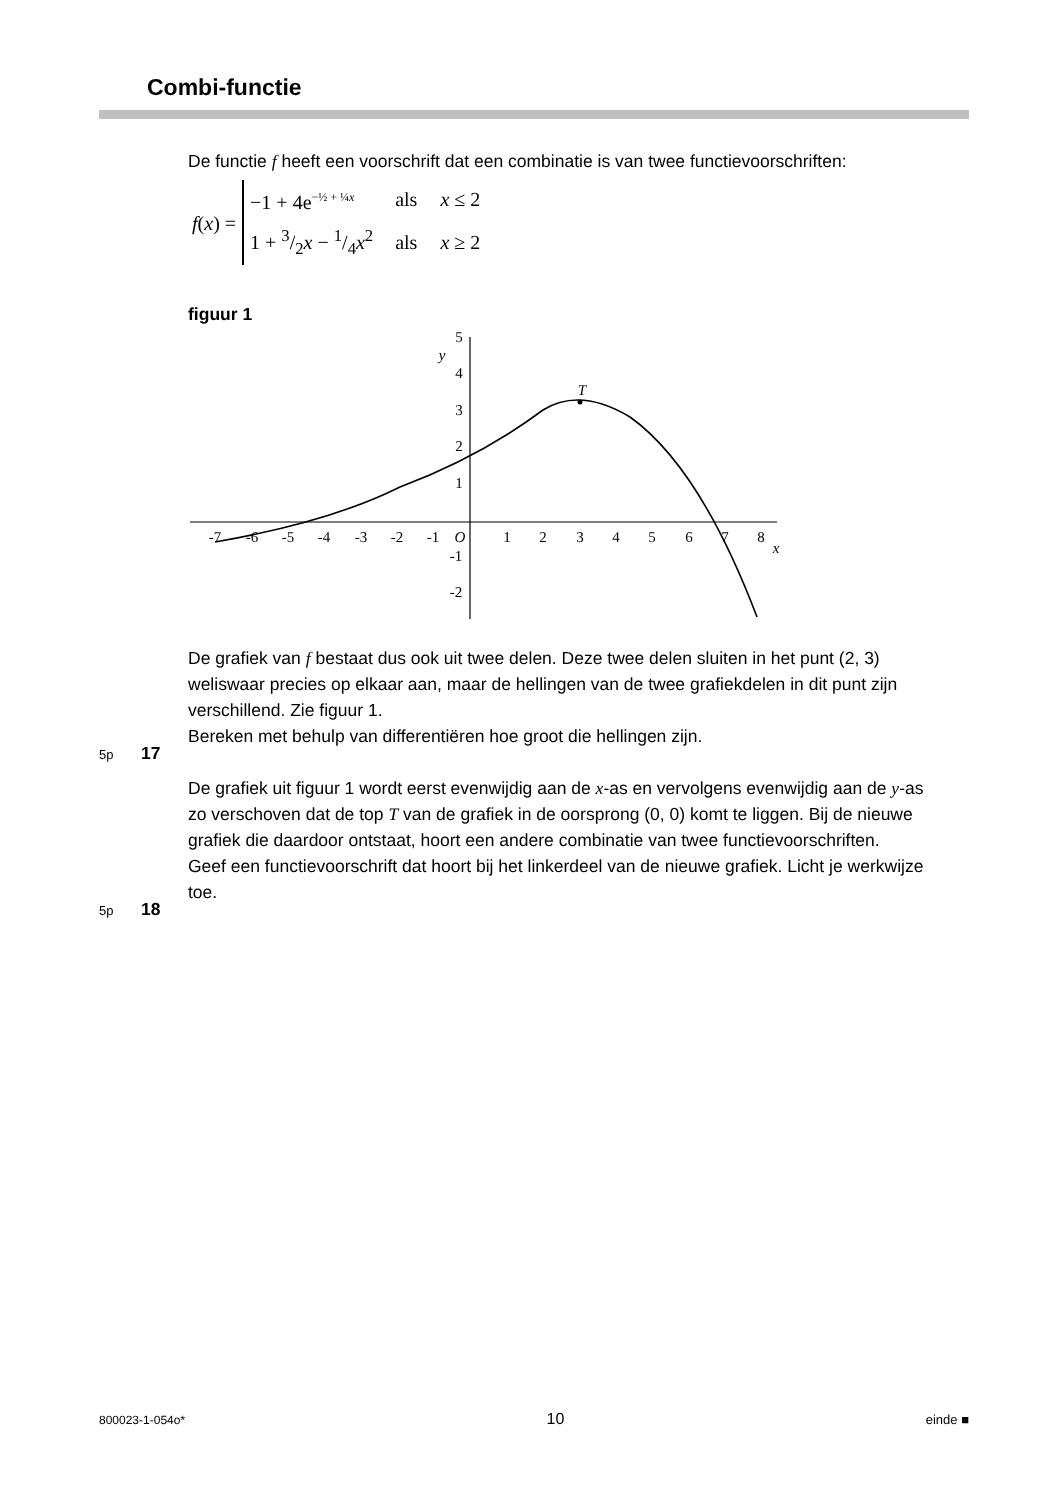Combi-functie
De functie f heeft een voorschrift dat een combinatie is van twee functievoorschriften:
f(x) =
| −1 + 4e<sup>−½ + ¼x</sup> | als | x ≤ 2 |
| 1 + 3/2 x − 1/4 x<sup>2</sup> | als | x ≥ 2 |
figuur 1
-7
-6
-5
-4
-3
-2
-1
O
1
2
3
4
5
6
7
8
x
y
T
5
4
3
2
1
-1
-2
De grafiek van f bestaat dus ook uit twee delen. Deze twee delen sluiten in het punt (2, 3) weliswaar precies op elkaar aan, maar de hellingen van de twee grafiekdelen in dit punt zijn verschillend. Zie figuur 1.
Bereken met behulp van differentiëren hoe groot die hellingen zijn.
De grafiek uit figuur 1 wordt eerst evenwijdig aan de x-as en vervolgens evenwijdig aan de y-as zo verschoven dat de top T van de grafiek in de oorsprong (0, 0) komt te liggen. Bij de nieuwe grafiek die daardoor ontstaat, hoort een andere combinatie van twee functievoorschriften.
Geef een functievoorschrift dat hoort bij het linkerdeel van de nieuwe grafiek. Licht je werkwijze toe.
5p 17
5p 18
800023-1-054o* 10 einde ■